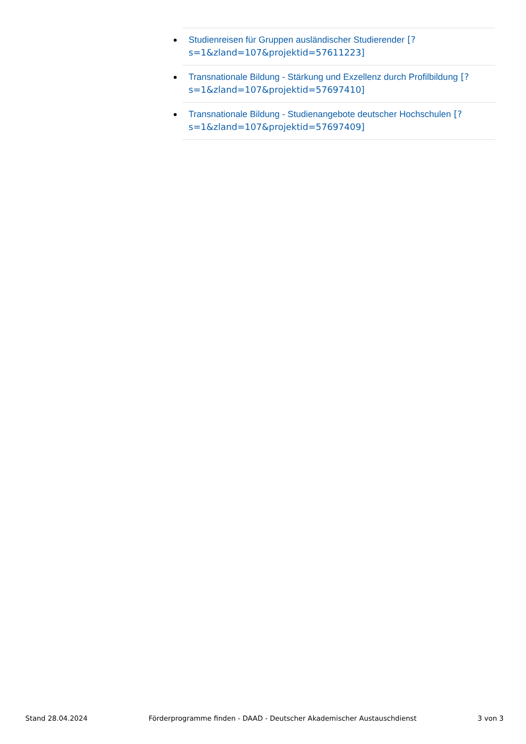Studienreisen für Gruppen ausländischer Studierender [?s=1&zland=107&projektid=57611223]
Transnationale Bildung - Stärkung und Exzellenz durch Profilbildung [?s=1&zland=107&projektid=57697410]
Transnationale Bildung - Studienangebote deutscher Hochschulen [?s=1&zland=107&projektid=57697409]
Stand 28.04.2024 Förderprogramme finden - DAAD - Deutscher Akademischer Austauschdienst 3 von 3